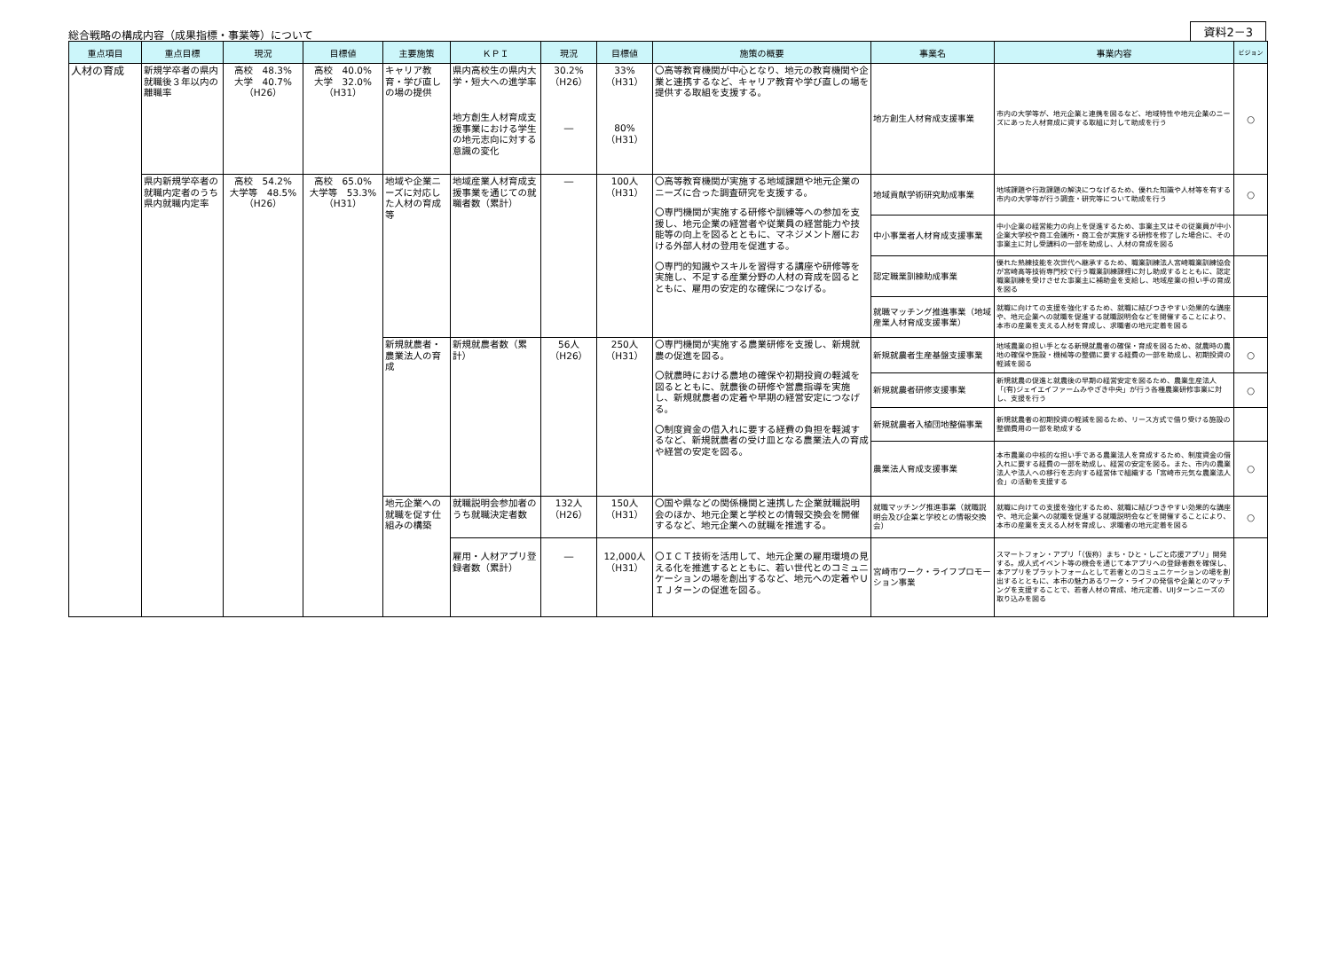総合戦略の構成内容（成果指標・事業等）について
資料2－3
| 重点項目 | 重点目標 | 現況 | 目標値 | 主要施策 | ＫＰＩ | 現況 | 目標値 | 施策の概要 | 事業名 | 事業内容 | ビジョン |
| --- | --- | --- | --- | --- | --- | --- | --- | --- | --- | --- | --- |
| 人材の育成 | 新規学卒者の県内就職後３年以内の離職率 | 高校 48.3% 大学 40.7% （H26） | 高校 40.0% 大学 32.0% （H31） | キャリア教育・学び直しの場の提供 | 県内高校生の県内大学・短大への進学率 地方創生人材育成支援事業における学生の地元志向に対する意識の変化 | 30.2% （H26） ― | 33% （H31） 80% （H31） | 〇高等教育機関が中心となり、地元の教育機関や企業と連携するなど、キャリア教育や学び直しの場を提供する取組を支援する。 | 地方創生人材育成支援事業 | 市内の大学等が、地元企業と連携を図るなど、地域特性や地元企業のニーズにあった人材育成に資する取組に対して助成を行う | ○ |
| | 県内新規学卒者の就職内定者のうち県内就職内定率 | 高校 54.2% 大学等 48.5% （H26） | 高校 65.0% 大学等 53.3% （H31） | 地域や企業ニーズに対応した人材の育成等 | 地域産業人材育成支援事業を通じての就職者数（累計） | ― | 100人 （H31） | 〇高等教育機関が実施する地域課題や地元企業のニーズに合った調査研究を支援する。 〇専門機関が実施する研修や訓練等への参加を支援し、地元企業の経営者や従業員の経営能力や技能等の向上を図るとともに、マネジメント層における外部人材の登用を促進する。 〇専門的知識やスキルを習得する講座や研修等を実施し、不足する産業分野の人材の育成を図るとともに、雇用の安定的な確保につなげる。 | 地域貢献学術研究助成事業 | 地域課題や行政課題の解決につなげるため、優れた知識や人材等を有する市内の大学等が行う調査・研究等について助成を行う | ○ |
| | | | | | | | | | 中小事業者人材育成支援事業 | 中小企業の経営能力の向上を促進するため、事業主又はその従業員が中小企業大学校や商工会議所・商工会が実施する研修を修了した場合に、その事業主に対し受講料の一部を助成し、人材の育成を図る | |
| | | | | | | | | | 認定職業訓練助成事業 | 優れた熟練技能を次世代へ継承するため、職業訓練法人宮崎職業訓練協会が宮崎高等技術専門校で行う職業訓練課程に対し助成するとともに、認定職業訓練を受けさせた事業主に補助金を支給し、地域産業の担い手の育成を図る | |
| | | | | | | | | | 就職マッチング推進事業（地域産業人材育成支援事業） | 就職に向けての支援を強化するため、就職に結びつきやすい効果的な講座や、地元企業への就職を促進する就職説明会などを開催することにより、本市の産業を支える人材を育成し、求職者の地元定着を図る | |
| | | | | 新規就農者・農業法人の育成 | 新規就農者数（累計） | 56人 （H26） | 250人 （H31） | 〇専門機関が実施する農業研修を支援し、新規就農の促進を図る。 〇就農時における農地の確保や初期投資の軽減を図るとともに、就農後の研修や営農指導を実施し、新規就農者の定着や早期の経営安定につなげる。 〇制度資金の借入れに要する経費の負担を軽減するなど、新規就農者の受け皿となる農業法人の育成や経営の安定を図る。 | 新規就農者生産基盤支援事業 | 地域農業の担い手となる新規就農者の確保・育成を図るため、就農時の農地の確保や施設・機械等の整備に要する経費の一部を助成し、初期投資の軽減を図る | ○ |
| | | | | | | | | | 新規就農者研修支援事業 | 新規就農の促進と就農後の早期の経営安定を図るため、農業生産法人「(有)ジェイエイファームみやざき中央」が行う各種農業研修事業に対し、支援を行う | ○ |
| | | | | | | | | | 新規就農者入植団地整備事業 | 新規就農者の初期投資の軽減を図るため、リース方式で借り受ける施設の整備費用の一部を助成する | |
| | | | | | | | | | 農業法人育成支援事業 | 本市農業の中核的な担い手である農業法人を育成するため、制度資金の借入れに要する経費の一部を助成し、経営の安定を図る。また、市内の農業法人や法人への移行を志向する経営体で組織する「宮崎市元気な農業法人会」の活動を支援する | ○ |
| | | | | 地元企業への就職を促す仕組みの構築 | 就職説明会参加者のうち就職決定者数 | 132人 （H26） | 150人 （H31） | 〇国や県などの関係機関と連携した企業就職説明会のほか、地元企業と学校との情報交換会を開催するなど、地元企業への就職を推進する。 | 就職マッチング推進事業（就職説明会及び企業と学校との情報交換会） | 就職に向けての支援を強化するため、就職に結びつきやすい効果的な講座や、地元企業への就職を促進する就職説明会などを開催することにより、本市の産業を支える人材を育成し、求職者の地元定着を図る | ○ |
| | | | | | 雇用・人材アプリ登録者数（累計） | ― | 12,000人 （H31） | 〇ＩＣＴ技術を活用して、地元企業の雇用環境の見える化を推進するとともに、若い世代とのコミュニケーションの場を創出するなど、地元への定着やＵＩＪターンの促進を図る。 | 宮崎市ワーク・ライフプロモーション事業 | スマートフォン・アプリ「（仮称）まち・ひと・しごと応援アプリ」開発する。成人式イベント等の機会を通じて本アプリへの登録者数を確保し、本アプリをプラットフォームとして若者とのコミュニケーションの場を創出するとともに、本市の魅力あるワーク・ライフの発信や企業とのマッチングを支援することで、若者人材の育成、地元定着、UIJターンニーズの取り込みを図る | |